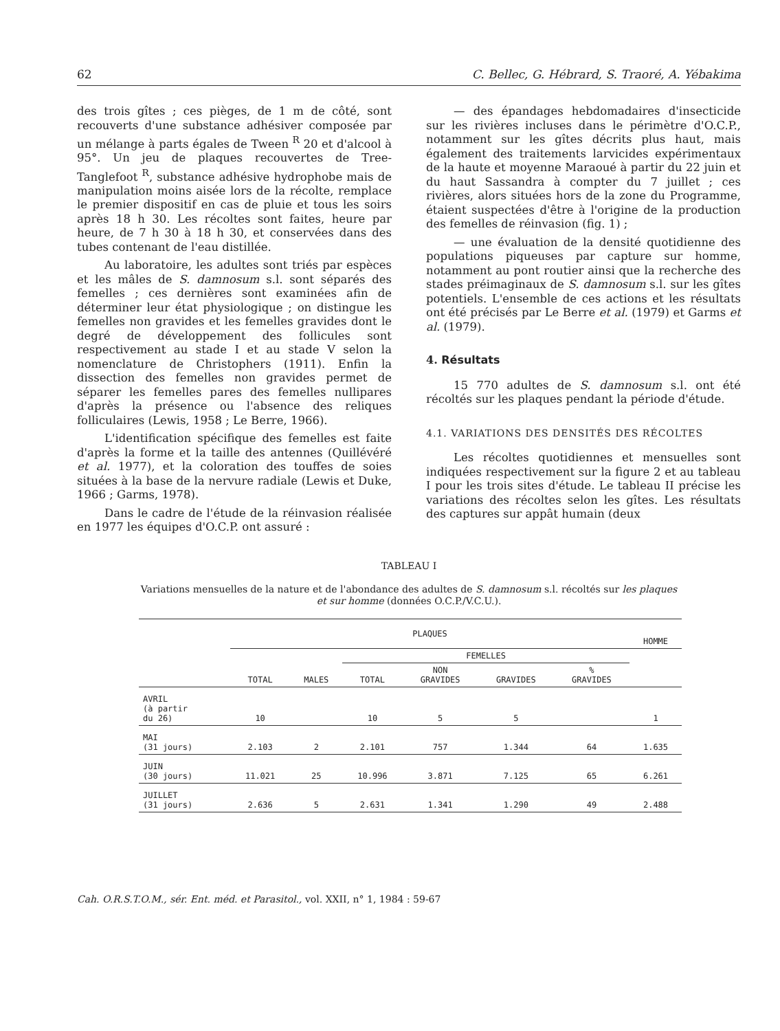62 C. Bellec, G. Hébrard, S. Traoré, A. Yébakima
des trois gîtes ; ces pièges, de 1 m de côté, sont recouverts d'une substance adhésiver composée par un mélange à parts égales de Tween <sup>R</sup> 20 et d'alcool à 95°. Un jeu de plaques recouvertes de Tree- Tanglefoot <sup>R</sup>, substance adhésive hydrophobe mais de manipulation moins aisée lors de la récolte, remplace le premier dispositif en cas de pluie et tous les soirs après 18 h 30. Les récoltes sont faites, heure par heure, de 7 h 30 à 18 h 30, et conservées dans des tubes contenant de l'eau distillée.
Au laboratoire, les adultes sont triés par espèces et les mâles de S. damnosum s.l. sont séparés des femelles ; ces dernières sont examinées afin de déterminer leur état physiologique ; on distingue les femelles non gravides et les femelles gravides dont le degré de développement des follicules sont respectivement au stade I et au stade V selon la nomenclature de Christophers (1911). Enfin la dissection des femelles non gravides permet de séparer les femelles pares des femelles nullipares d'après la présence ou l'absence des reliques folliculaires (Lewis, 1958 ; Le Berre, 1966).
L'identification spécifique des femelles est faite d'après la forme et la taille des antennes (Quillévéré et al. 1977), et la coloration des touffes de soies situées à la base de la nervure radiale (Lewis et Duke, 1966 ; Garms, 1978).
Dans le cadre de l'étude de la réinvasion réalisée en 1977 les équipes d'O.C.P. ont assuré :
— des épandages hebdomadaires d'insecticide sur les rivières incluses dans le périmètre d'O.C.P., notamment sur les gîtes décrits plus haut, mais également des traitements larvicides expérimentaux de la haute et moyenne Maraoué à partir du 22 juin et du haut Sassandra à compter du 7 juillet ; ces rivières, alors situées hors de la zone du Programme, étaient suspectées d'être à l'origine de la production des femelles de réinvasion (fig. 1) ;
— une évaluation de la densité quotidienne des populations piqueuses par capture sur homme, notamment au pont routier ainsi que la recherche des stades préimaginaux de S. damnosum s.l. sur les gîtes potentiels. L'ensemble de ces actions et les résultats ont été précisés par Le Berre et al. (1979) et Garms et al. (1979).
4. Résultats
15 770 adultes de S. damnosum s.l. ont été récoltés sur les plaques pendant la période d'étude.
4.1. VARIATIONS DES DENSITÉS DES RÉCOLTES
Les récoltes quotidiennes et mensuelles sont indiquées respectivement sur la figure 2 et au tableau I pour les trois sites d'étude. Le tableau II précise les variations des récoltes selon les gîtes. Les résultats des captures sur appât humain (deux
TABLEAU I
Variations mensuelles de la nature et de l'abondance des adultes de S. damnosum s.l. récoltés sur les plaques et sur homme (données O.C.P./V.C.U.).
| | PLAQUES | | | | | | HOMME |
| --- | --- | --- | --- | --- | --- | --- | --- |
| | TOTAL | MALES | FEMELLES | | | | |
| | | | TOTAL | NON GRAVIDES | GRAVIDES | % GRAVIDES | |
| AVRIL (à partir du 26) | 10 | | 10 | 5 | 5 | | 1 |
| MAI (31 jours) | 2.103 | 2 | 2.101 | 757 | 1.344 | 64 | 1.635 |
| JUIN (30 jours) | 11.021 | 25 | 10.996 | 3.871 | 7.125 | 65 | 6.261 |
| JUILLET (31 jours) | 2.636 | 5 | 2.631 | 1.341 | 1.290 | 49 | 2.488 |
Cah. O.R.S.T.O.M., sér. Ent. méd. et Parasitol., vol. XXII, n° 1, 1984 : 59-67